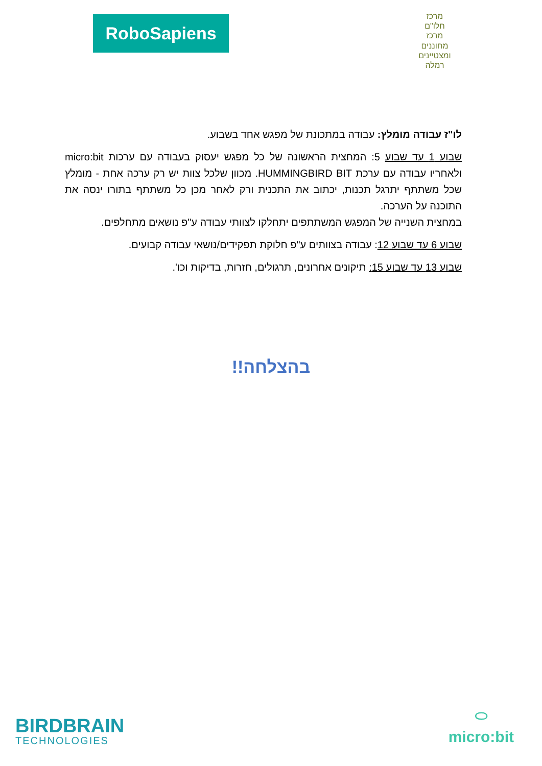RoboSapiens
מרכז
חלו"ם
מרכז
מחוננים ומצטיינים
רמלה
לו"ז עבודה מומלץ: עבודה במתכונת של מפגש אחד בשבוע.
שבוע 1 עד שבוע 5: המחצית הראשונה של כל מפגש יעסוק בעבודה עם ערכות micro:bit ולאחריו עבודה עם ערכת HUMMINGBIRD BIT. מכוון שלכל צוות יש רק ערכה אחת - מומלץ שכל משתתף יתרגל תכנות, יכתוב את התכנית ורק לאחר מכן כל משתתף בתורו ינסה את התוכנה על הערכה.
במחצית השנייה של המפגש המשתתפים יתחלקו לצוותי עבודה ע"פ נושאים מתחלפים.
שבוע 6 עד שבוע 12: עבודה בצוותים ע"פ חלוקת תפקידים/נושאי עבודה קבועים.
שבוע 13 עד שבוע 15: תיקונים אחרונים, תרגולים, חזרות, בדיקות וכו'.
בהצלחה!!
BIRDBRAIN
TECHNOLOGIES
⬭
micro:bit